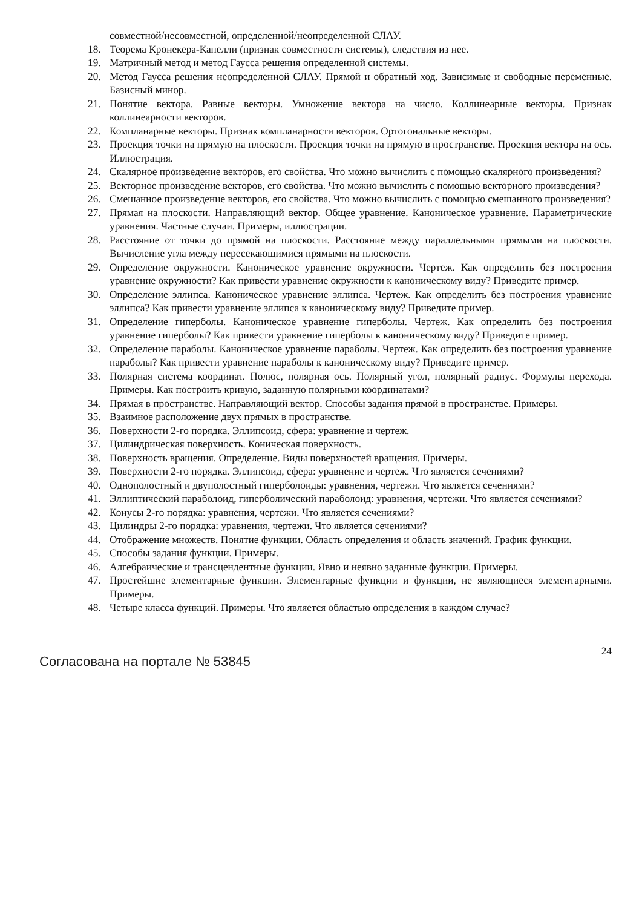совместной/несовместной, определенной/неопределенной СЛАУ.
18. Теорема Кронекера-Капелли (признак совместности системы), следствия из нее.
19. Матричный метод и метод Гаусса решения определенной системы.
20. Метод Гаусса решения неопределенной СЛАУ. Прямой и обратный ход. Зависимые и свободные переменные. Базисный минор.
21. Понятие вектора. Равные векторы. Умножение вектора на число. Коллинеарные векторы. Признак коллинеарности векторов.
22. Компланарные векторы. Признак компланарности векторов. Ортогональные векторы.
23. Проекция точки на прямую на плоскости. Проекция точки на прямую в пространстве. Проекция вектора на ось. Иллюстрация.
24. Скалярное произведение векторов, его свойства. Что можно вычислить с помощью скалярного произведения?
25. Векторное произведение векторов, его свойства. Что можно вычислить с помощью векторного произведения?
26. Смешанное произведение векторов, его свойства. Что можно вычислить с помощью смешанного произведения?
27. Прямая на плоскости. Направляющий вектор. Общее уравнение. Каноническое уравнение. Параметрические уравнения. Частные случаи. Примеры, иллюстрации.
28. Расстояние от точки до прямой на плоскости. Расстояние между параллельными прямыми на плоскости. Вычисление угла между пересекающимися прямыми на плоскости.
29. Определение окружности. Каноническое уравнение окружности. Чертеж. Как определить без построения уравнение окружности? Как привести уравнение окружности к каноническому виду? Приведите пример.
30. Определение эллипса. Каноническое уравнение эллипса. Чертеж. Как определить без построения уравнение эллипса? Как привести уравнение эллипса к каноническому виду? Приведите пример.
31. Определение гиперболы. Каноническое уравнение гиперболы. Чертеж. Как определить без построения уравнение гиперболы? Как привести уравнение гиперболы к каноническому виду? Приведите пример.
32. Определение параболы. Каноническое уравнение параболы. Чертеж. Как определить без построения уравнение параболы? Как привести уравнение параболы к каноническому виду? Приведите пример.
33. Полярная система координат. Полюс, полярная ось. Полярный угол, полярный радиус. Формулы перехода. Примеры. Как построить кривую, заданную полярными координатами?
34. Прямая в пространстве. Направляющий вектор. Способы задания прямой в пространстве. Примеры.
35. Взаимное расположение двух прямых в пространстве.
36. Поверхности 2-го порядка. Эллипсоид, сфера: уравнение и чертеж.
37. Цилиндрическая поверхность. Коническая поверхность.
38. Поверхность вращения. Определение. Виды поверхностей вращения. Примеры.
39. Поверхности 2-го порядка. Эллипсоид, сфера: уравнение и чертеж. Что является сечениями?
40. Однополостный и двуполостный гиперболоиды: уравнения, чертежи. Что является сечениями?
41. Эллиптический параболоид, гиперболический параболоид: уравнения, чертежи. Что является сечениями?
42. Конусы 2-го порядка: уравнения, чертежи. Что является сечениями?
43. Цилиндры 2-го порядка: уравнения, чертежи. Что является сечениями?
44. Отображение множеств. Понятие функции. Область определения и область значений. График функции.
45. Способы задания функции. Примеры.
46. Алгебраические и трансцендентные функции. Явно и неявно заданные функции. Примеры.
47. Простейшие элементарные функции. Элементарные функции и функции, не являющиеся элементарными. Примеры.
48. Четыре класса функций. Примеры. Что является областью определения в каждом случае?
Согласована на портале № 53845 24